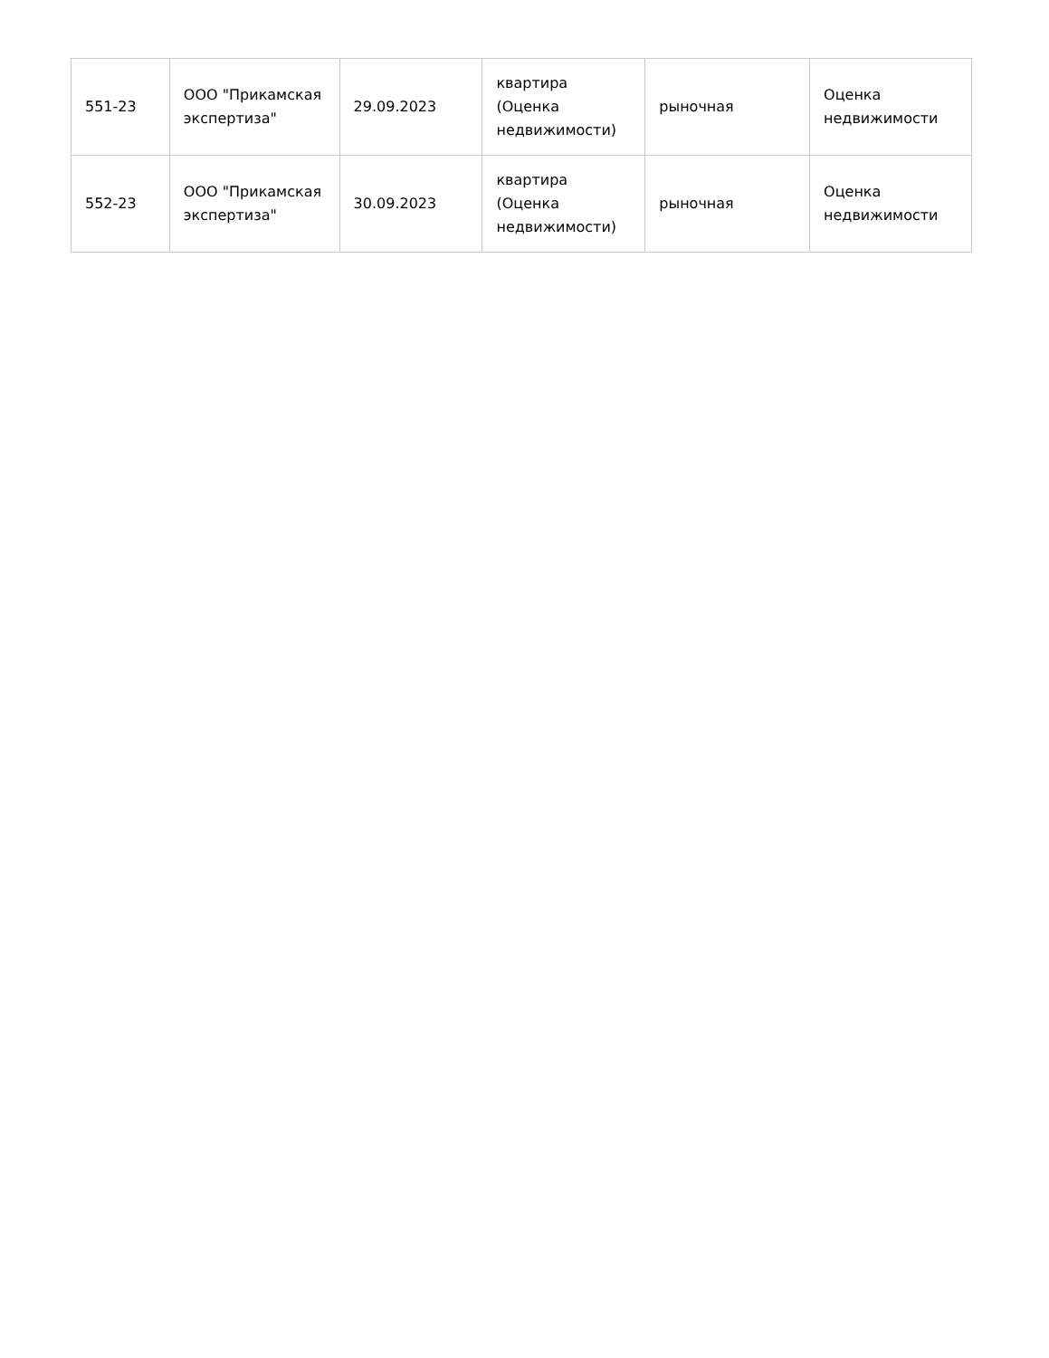| 551-23 | ООО "Прикамская экспертиза" | 29.09.2023 | квартира (Оценка недвижимости) | рыночная | Оценка недвижимости |
| 552-23 | ООО "Прикамская экспертиза" | 30.09.2023 | квартира (Оценка недвижимости) | рыночная | Оценка недвижимости |